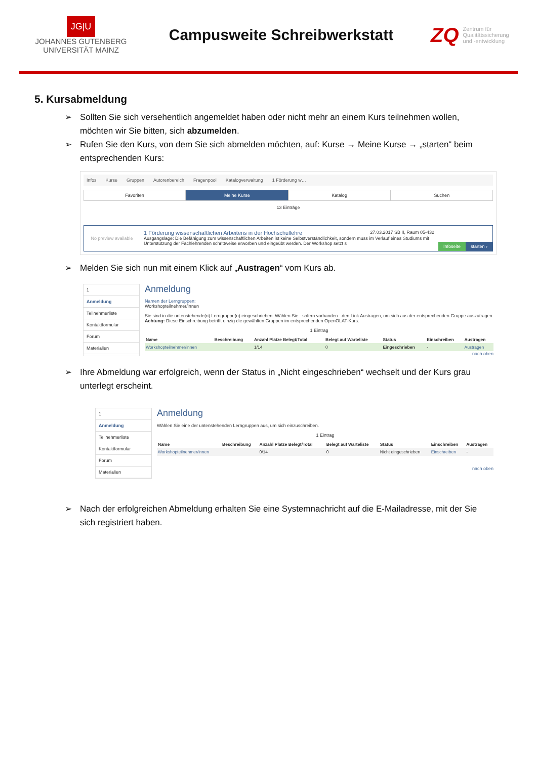JG|U
JOHANNES GUTENBERG
UNIVERSITÄT MAINZ
Campusweite Schreibwerkstatt
ZQ Zentrum für
Qualitätssicherung
und -entwicklung
5. Kursabmeldung
➢ Sollten Sie sich versehentlich angemeldet haben oder nicht mehr an einem Kurs teilnehmen wollen, möchten wir Sie bitten, sich abzumelden.
➢ Rufen Sie den Kurs, von dem Sie sich abmelden möchten, auf: Kurse → Meine Kurse → „starten“ beim entsprechenden Kurs:
Infos Kurse Gruppen Autorenbereich Fragenpool Katalogverwaltung 1 Förderung w…
Favoriten Meine Kurse Katalog Suchen
13 Einträge
No preview available
1 Förderung wissenschaftlichen Arbeitens in der Hochschullehre 27.03.2017 SB II, Raum 05-432
Ausgangslage: Die Befähigung zum wissenschaftlichen Arbeiten ist keine Selbstverständlichkeit, sondern muss im Verlauf eines Studiums mit Unterstützung der Fachlehrenden schrittweise erworben und eingeübt werden. Der Workshop setzt s
Infoseite starten ›
➢ Melden Sie sich nun mit einem Klick auf „Austragen“ vom Kurs ab.
1
Anmeldung
Teilnehmerliste
Kontaktformular
Forum
Materialien
Anmeldung
Namen der Lerngruppen:
Workshopteilnehmer/innen
Sie sind in die untenstehende(n) Lerngruppe(n) eingeschrieben. Wählen Sie - sofern vorhanden - den Link Austragen, um sich aus der entsprechenden Gruppe auszutragen.
Achtung: Diese Einschreibung betrifft einzig die gewählten Gruppen im entsprechenden OpenOLAT-Kurs.
1 Eintrag
| Name | Beschreibung | Anzahl Plätze Belegt/Total | Belegt auf Warteliste | Status | Einschreiben | Austragen |
| --- | --- | --- | --- | --- | --- | --- |
| Workshopteilnehmer/innen | | 1/14 | 0 | Eingeschrieben | - | Austragen |
nach oben
➢ Ihre Abmeldung war erfolgreich, wenn der Status in „Nicht eingeschrieben“ wechselt und der Kurs grau unterlegt erscheint.
1
Anmeldung
Teilnehmerliste
Kontaktformular
Forum
Materialien
Anmeldung
Wählen Sie eine der untenstehenden Lerngruppen aus, um sich einzuschreiben.
1 Eintrag
| Name | Beschreibung | Anzahl Plätze Belegt/Total | Belegt auf Warteliste | Status | Einschreiben | Austragen |
| --- | --- | --- | --- | --- | --- | --- |
| Workshopteilnehmer/innen | | 0/14 | 0 | Nicht eingeschrieben | Einschreiben | - |
nach oben
➢ Nach der erfolgreichen Abmeldung erhalten Sie eine Systemnachricht auf die E-Mailadresse, mit der Sie sich registriert haben.